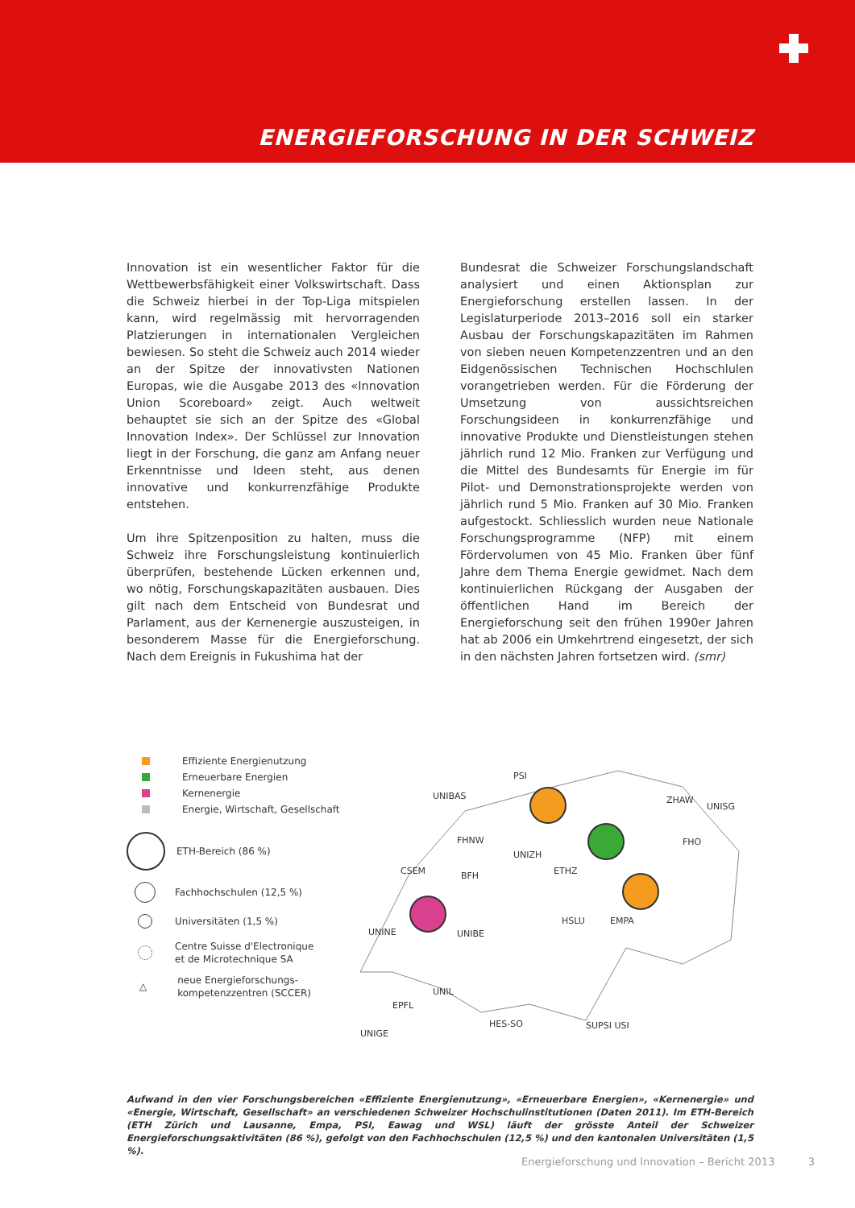ENERGIEFORSCHUNG IN DER SCHWEIZ
Innovation ist ein wesentlicher Faktor für die Wettbewerbsfähigkeit einer Volkswirtschaft. Dass die Schweiz hierbei in der Top-Liga mitspielen kann, wird regelmässig mit hervorragenden Platzierungen in internationalen Vergleichen bewiesen. So steht die Schweiz auch 2014 wieder an der Spitze der innovativsten Nationen Europas, wie die Ausgabe 2013 des «Innovation Union Scoreboard» zeigt. Auch weltweit behauptet sie sich an der Spitze des «Global Innovation Index». Der Schlüssel zur Innovation liegt in der Forschung, die ganz am Anfang neuer Erkenntnisse und Ideen steht, aus denen innovative und konkurrenzfähige Produkte entstehen.
Um ihre Spitzenposition zu halten, muss die Schweiz ihre Forschungsleistung kontinuierlich überprüfen, bestehende Lücken erkennen und, wo nötig, Forschungskapazitäten ausbauen. Dies gilt nach dem Entscheid von Bundesrat und Parlament, aus der Kernenergie auszusteigen, in besonderem Masse für die Energieforschung. Nach dem Ereignis in Fukushima hat der
Bundesrat die Schweizer Forschungslandschaft analysiert und einen Aktionsplan zur Energieforschung erstellen lassen. In der Legislaturperiode 2013–2016 soll ein starker Ausbau der Forschungskapazitäten im Rahmen von sieben neuen Kompetenzzentren und an den Eidgenössischen Technischen Hochschlulen vorangetrieben werden. Für die Förderung der Umsetzung von aussichtsreichen Forschungsideen in konkurrenzfähige und innovative Produkte und Dienstleistungen stehen jährlich rund 12 Mio. Franken zur Verfügung und die Mittel des Bundesamts für Energie im für Pilot- und Demonstrationsprojekte werden von jährlich rund 5 Mio. Franken auf 30 Mio. Franken aufgestockt. Schliesslich wurden neue Nationale Forschungsprogramme (NFP) mit einem Fördervolumen von 45 Mio. Franken über fünf Jahre dem Thema Energie gewidmet. Nach dem kontinuierlichen Rückgang der Ausgaben der öffentlichen Hand im Bereich der Energieforschung seit den frühen 1990er Jahren hat ab 2006 ein Umkehrtrend eingesetzt, der sich in den nächsten Jahren fortsetzen wird. (smr)
Effiziente Energienutzung
Erneuerbare Energien
Kernenergie
Energie, Wirtschaft, Gesellschaft
ETH-Bereich (86 %)
Fachhochschulen (12,5 %)
Universitäten (1,5 %)
Centre Suisse d'Electronique
et de Microtechnique SA
△ neue Energieforschungs-
kompetenzzentren (SCCER)
PSI
UNIBAS ZHAW
UNISG
FHNW
UNIZH
FHO
CSEM BFH ETHZ
HSLU EMPA
UNINE UNIBE
UNIL
EPFL
HES-SO
UNIGE
SUPSI USI
Aufwand in den vier Forschungsbereichen «Effiziente Energienutzung», «Erneuerbare Energien», «Kernenergie» und «Energie, Wirtschaft, Gesellschaft» an verschiedenen Schweizer Hochschulinstitutionen (Daten 2011). Im ETH-Bereich (ETH Zürich und Lausanne, Empa, PSI, Eawag und WSL) läuft der grösste Anteil der Schweizer Energieforschungsaktivitäten (86 %), gefolgt von den Fachhochschulen (12,5 %) und den kantonalen Universitäten (1,5 %).
Energieforschung und Innovation – Bericht 2013 3